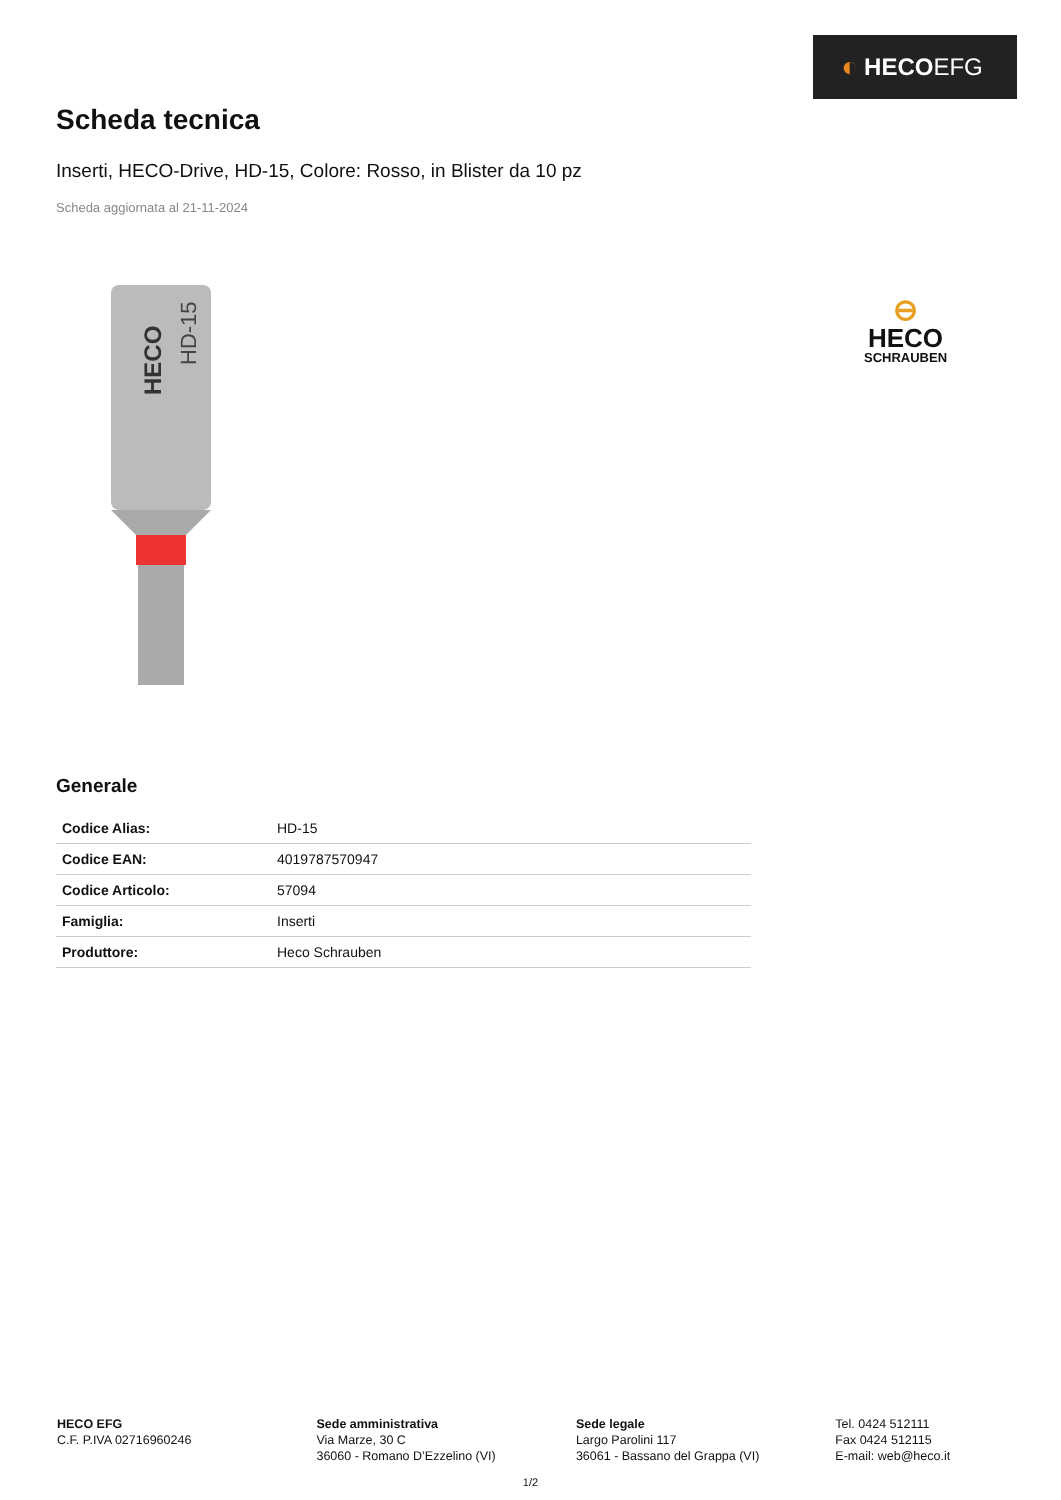◐ HECO EFG
Scheda tecnica
Inserti, HECO-Drive, HD-15, Colore: Rosso, in Blister da 10 pz
Scheda aggiornata al 21-11-2024
HECO
HD-15
⊖
HECO
SCHRAUBEN
Generale
| Codice Alias: | HD-15 |
| Codice EAN: | 4019787570947 |
| Codice Articolo: | 57094 |
| Famiglia: | Inserti |
| Produttore: | Heco Schrauben |
HECO EFG
C.F. P.IVA 02716960246
Sede amministrativa
Via Marze, 30 C
36060 - Romano D’Ezzelino (VI)
Sede legale
Largo Parolini 117
36061 - Bassano del Grappa (VI)
Tel. 0424 512111
Fax 0424 512115
E-mail: web@heco.it
1/2